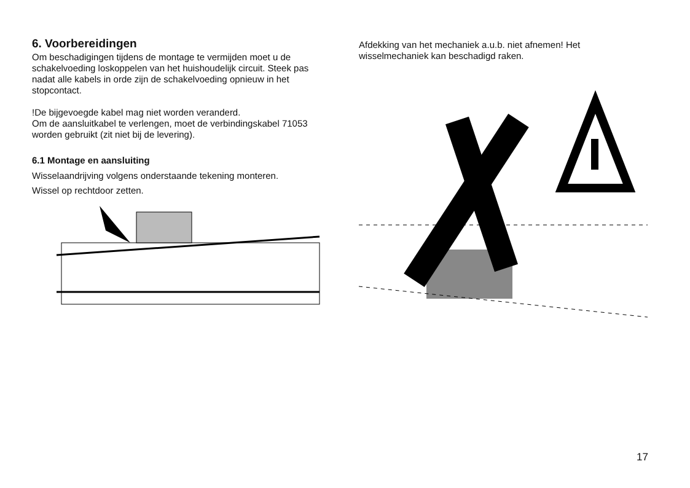6. Voorbereidingen
Om beschadigingen tijdens de montage te vermijden moet u de schakelvoeding loskoppelen van het huishoudelijk circuit. Steek pas nadat alle kabels in orde zijn de schakelvoeding opnieuw in het stopcontact.
!De bijgevoegde kabel mag niet worden veranderd.
Om de aansluitkabel te verlengen, moet de verbindingskabel 71053 worden gebruikt (zit niet bij de levering).
6.1 Montage en aansluiting
Wisselaandrijving volgens onderstaande tekening monteren.
Wissel op rechtdoor zetten.
Afdekking van het mechaniek a.u.b. niet afnemen! Het wisselmechaniek kan beschadigd raken.
17